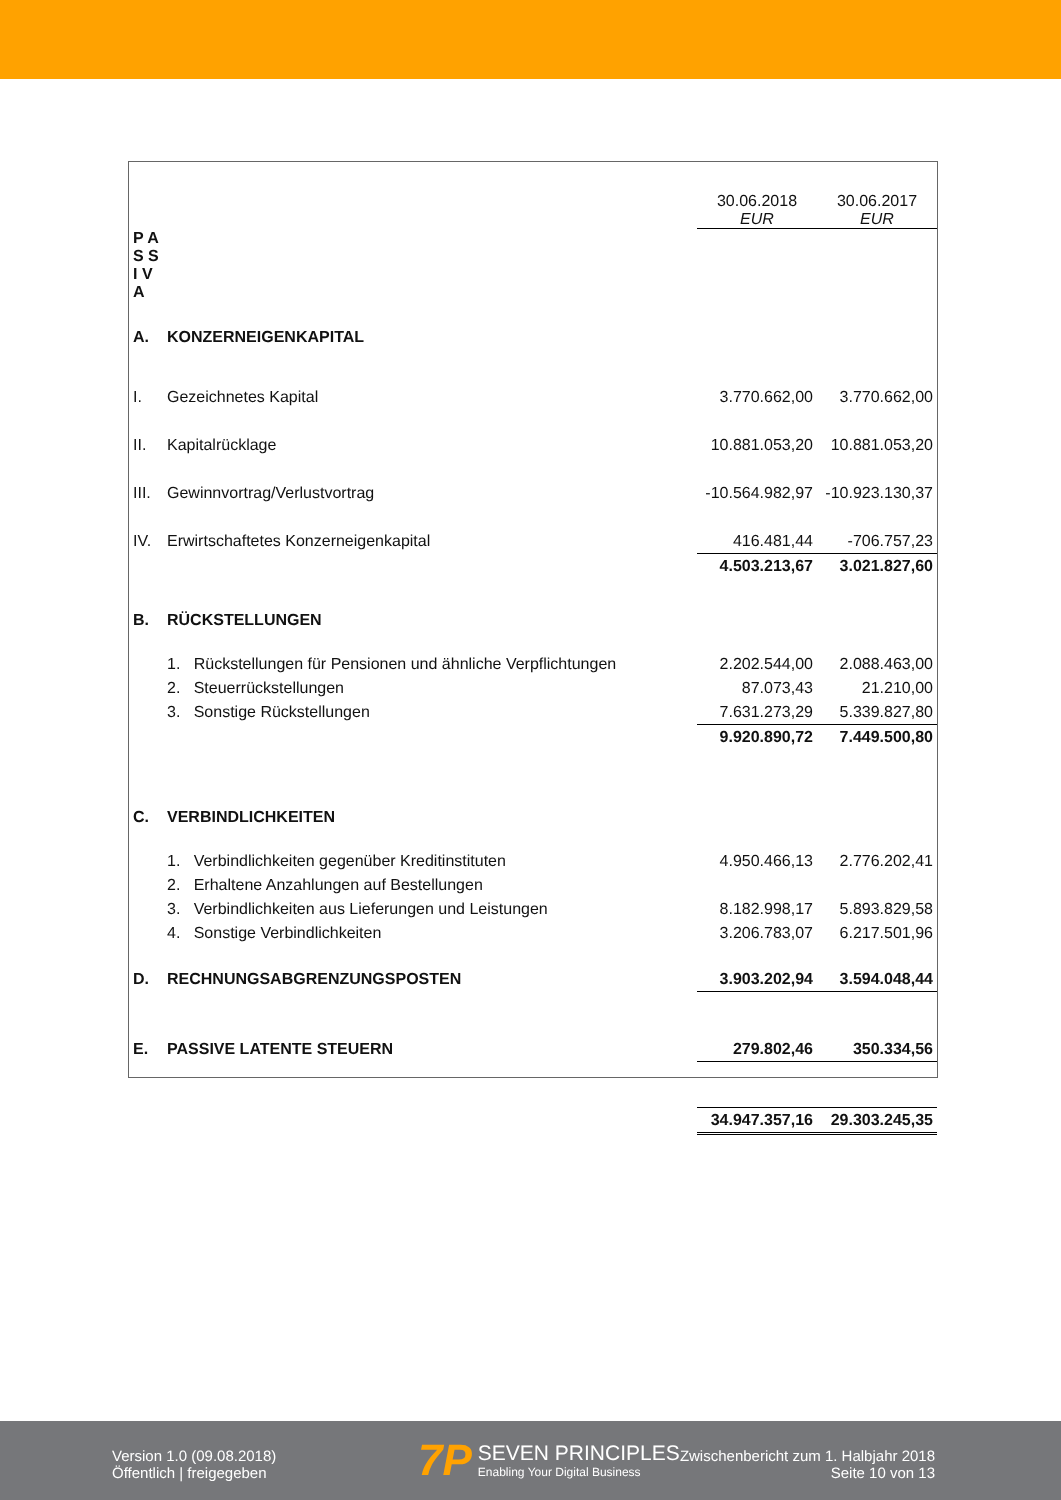| | | 30.06.2018 EUR | 30.06.2017 EUR |
| P A S S I V A | | | |
| A. | KONZERNEIGENKAPITAL | | |
| I. | Gezeichnetes Kapital | 3.770.662,00 | 3.770.662,00 |
| II. | Kapitalrücklage | 10.881.053,20 | 10.881.053,20 |
| III. | Gewinnvortrag/Verlustvortrag | -10.564.982,97 | -10.923.130,37 |
| IV. | Erwirtschaftetes Konzerneigenkapital | 416.481,44 | -706.757,23 |
| | | 4.503.213,67 | 3.021.827,60 |
| B. | RÜCKSTELLUNGEN | | |
| | 1. Rückstellungen für Pensionen und ähnliche Verpflichtungen | 2.202.544,00 | 2.088.463,00 |
| | 2. Steuerrückstellungen | 87.073,43 | 21.210,00 |
| | 3. Sonstige Rückstellungen | 7.631.273,29 | 5.339.827,80 |
| | | 9.920.890,72 | 7.449.500,80 |
| C. | VERBINDLICHKEITEN | | |
| | 1. Verbindlichkeiten gegenüber Kreditinstituten | 4.950.466,13 | 2.776.202,41 |
| | 2. Erhaltene Anzahlungen auf Bestellungen | | |
| | 3. Verbindlichkeiten aus Lieferungen und Leistungen | 8.182.998,17 | 5.893.829,58 |
| | 4. Sonstige Verbindlichkeiten | 3.206.783,07 | 6.217.501,96 |
| D. | RECHNUNGSABGRENZUNGSPOSTEN | 3.903.202,94 | 3.594.048,44 |
| E. | PASSIVE LATENTE STEUERN | 279.802,46 | 350.334,56 |
| | | 34.947.357,16 | 29.303.245,35 |
Version 1.0 (09.08.2018)
Öffentlich | freigegeben
7P
SEVEN PRINCIPLES
Enabling Your Digital Business
Zwischenbericht zum 1. Halbjahr 2018
Seite 10 von 13